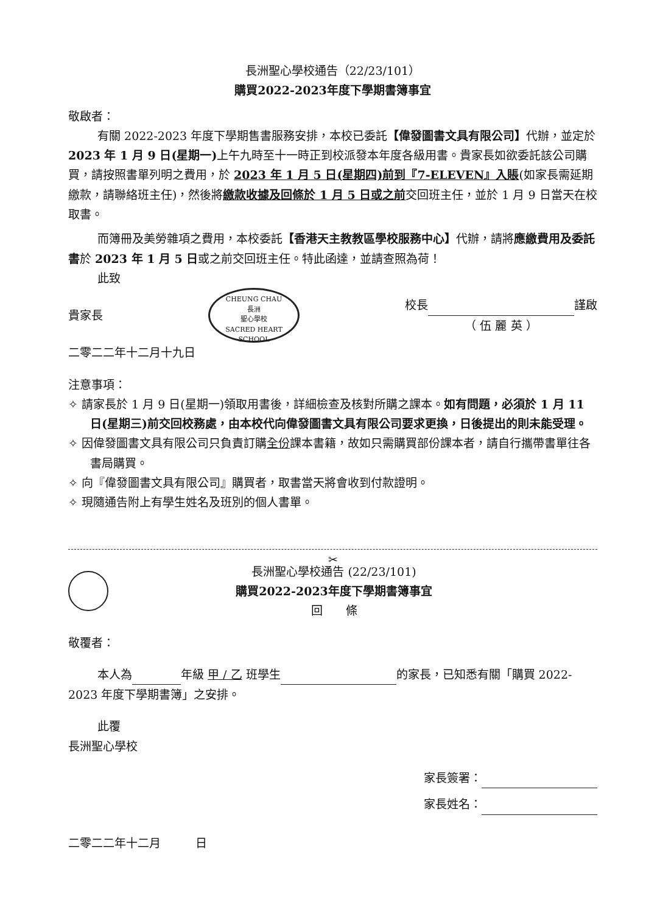長洲聖心學校通告（22/23/101）
購買2022-2023年度下學期書簿事宜
敬啟者：
有關 2022-2023 年度下學期售書服務安排，本校已委託【偉發圖書文具有限公司】代辦，並定於 2023 年 1 月 9 日(星期一) 上午九時至十一時正到校派發本年度各級用書。貴家長如欲委託該公司購買，請按照書單列明之費用，於 2023 年 1 月 5 日(星期四)前到『7-ELEVEN』入賬(如家長需延期繳款，請聯絡班主任)，然後將繳款收據及回條於 1 月 5 日或之前交回班主任，並於 1 月 9 日當天在校取書。
而簿冊及美勞雜項之費用，本校委託【香港天主教教區學校服務中心】代辦，請將應繳費用及委託書於 2023 年 1 月 5 日或之前交回班主任。特此函達，並請查照為荷！
此致
貴家長
CHEUNG CHAU
長洲
聖心學校
SACRED HEART SCHOOL
校長 謹啟
（ 伍 麗 英 ）
二零二二年十二月十九日
注意事項：
✧ 請家長於 1 月 9 日(星期一)領取用書後，詳細檢查及核對所購之課本。如有問題，必須於 1 月 11 日(星期三)前交回校務處，由本校代向偉發圖書文具有限公司要求更換，日後提出的則未能受理。
✧ 因偉發圖書文具有限公司只負責訂購全份課本書籍，故如只需購買部份課本者，請自行攜帶書單往各書局購買。
✧ 向『偉發圖書文具有限公司』購買者，取書當天將會收到付款證明。
✧ 現隨通告附上有學生姓名及班別的個人書單。
✂
長洲聖心學校通告 (22/23/101)
購買2022-2023年度下學期書簿事宜
回　　條
敬覆者：
本人為 年級 甲 / 乙 班學生 的家長，已知悉有關「購買 2022-2023 年度下學期書簿」之安排。
此覆
長洲聖心學校
家長簽署：
家長姓名：
二零二二年十二月　　　日